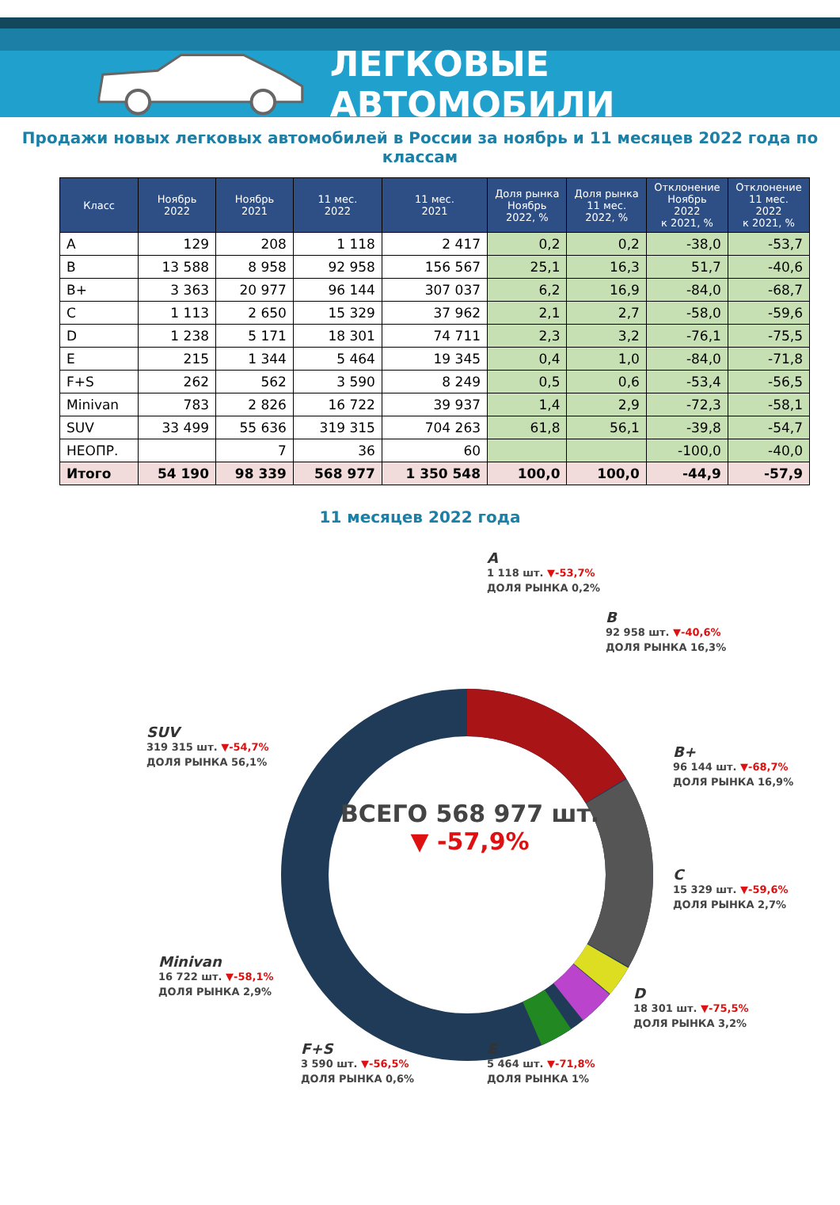ЛЕГКОВЫЕ АВТОМОБИЛИ
Продажи новых легковых автомобилей в России за ноябрь и 11 месяцев 2022 года по классам
| Класс | Ноябрь 2022 | Ноябрь 2021 | 11 мес. 2022 | 11 мес. 2021 | Доля рынка Ноябрь 2022, % | Доля рынка 11 мес. 2022, % | Отклонение Ноябрь 2022 к 2021, % | Отклонение 11 мес. 2022 к 2021, % |
| --- | --- | --- | --- | --- | --- | --- | --- | --- |
| A | 129 | 208 | 1 118 | 2 417 | 0,2 | 0,2 | -38,0 | -53,7 |
| B | 13 588 | 8 958 | 92 958 | 156 567 | 25,1 | 16,3 | 51,7 | -40,6 |
| B+ | 3 363 | 20 977 | 96 144 | 307 037 | 6,2 | 16,9 | -84,0 | -68,7 |
| C | 1 113 | 2 650 | 15 329 | 37 962 | 2,1 | 2,7 | -58,0 | -59,6 |
| D | 1 238 | 5 171 | 18 301 | 74 711 | 2,3 | 3,2 | -76,1 | -75,5 |
| E | 215 | 1 344 | 5 464 | 19 345 | 0,4 | 1,0 | -84,0 | -71,8 |
| F+S | 262 | 562 | 3 590 | 8 249 | 0,5 | 0,6 | -53,4 | -56,5 |
| Minivan | 783 | 2 826 | 16 722 | 39 937 | 1,4 | 2,9 | -72,3 | -58,1 |
| SUV | 33 499 | 55 636 | 319 315 | 704 263 | 61,8 | 56,1 | -39,8 | -54,7 |
| НЕОПР. | | 7 | 36 | 60 | | | -100,0 | -40,0 |
| Итого | 54 190 | 98 339 | 568 977 | 1 350 548 | 100,0 | 100,0 | -44,9 | -57,9 |
11 месяцев 2022 года
ВСЕГО 568 977 шт.
▼ -57,9%
A
1 118 шт. ▼-53,7%
ДОЛЯ РЫНКА 0,2%
B
92 958 шт. ▼-40,6%
ДОЛЯ РЫНКА 16,3%
B+
96 144 шт. ▼-68,7%
ДОЛЯ РЫНКА 16,9%
C
15 329 шт. ▼-59,6%
ДОЛЯ РЫНКА 2,7%
D
18 301 шт. ▼-75,5%
ДОЛЯ РЫНКА 3,2%
E
5 464 шт. ▼-71,8%
ДОЛЯ РЫНКА 1%
F+S
3 590 шт. ▼-56,5%
ДОЛЯ РЫНКА 0,6%
Minivan
16 722 шт. ▼-58,1%
ДОЛЯ РЫНКА 2,9%
SUV
319 315 шт. ▼-54,7%
ДОЛЯ РЫНКА 56,1%